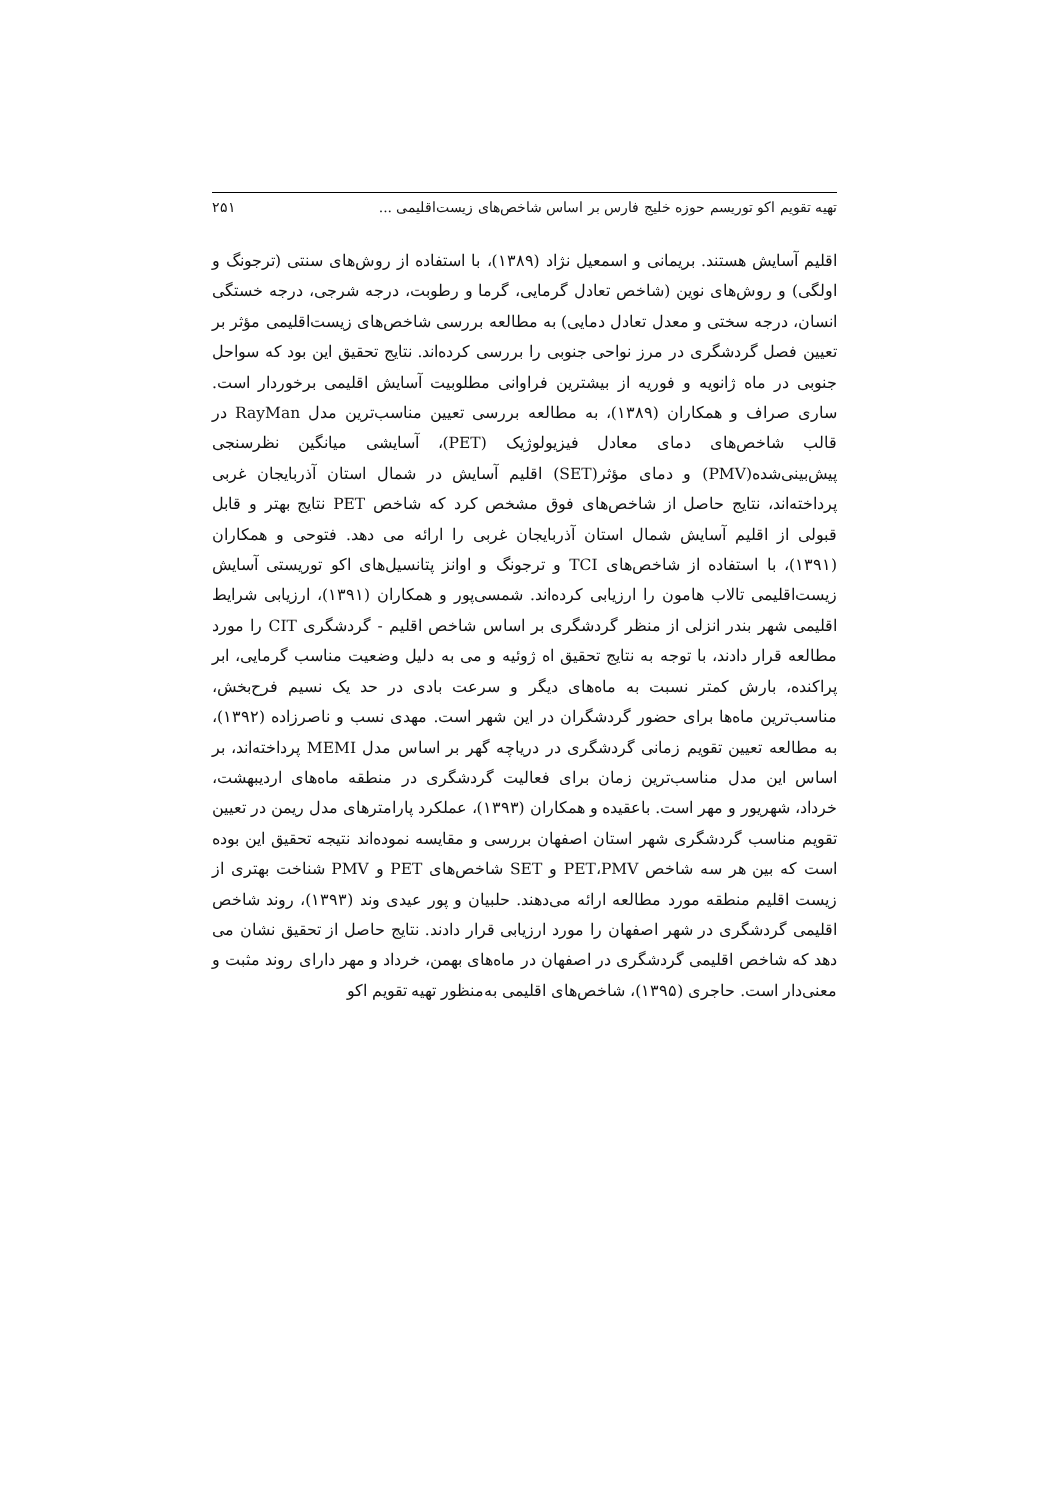تهیه تقویم اکو توریسم حوزه خلیج فارس بر اساس شاخص‌های زیست‌اقلیمی ... ۲۵۱
اقلیم آسایش هستند. بریمانی و اسمعیل نژاد (۱۳۸۹)، با استفاده از روش‌های سنتی (ترجونگ و اولگی) و روش‌های نوین (شاخص تعادل گرمایی، گرما و رطوبت، درجه شرجی، درجه خستگی انسان، درجه سختی و معدل تعادل دمایی) به مطالعه بررسی شاخص‌های زیست‌اقلیمی مؤثر بر تعیین فصل گردشگری در مرز نواحی جنوبی را بررسی کرده‌اند. نتایج تحقیق این بود که سواحل جنوبی در ماه ژانویه و فوریه از بیشترین فراوانی مطلوبیت آسایش اقلیمی برخوردار است. ساری صراف و همکاران (۱۳۸۹)، به مطالعه بررسی تعیین مناسب‌ترین مدل RayMan در قالب شاخص‌های دمای معادل فیزیولوژیک (PET)، آسایشی میانگین نظرسنجی پیش‌بینی‌شده(PMV) و دمای مؤثر(SET) اقلیم آسایش در شمال استان آذربایجان غربی پرداخته‌اند، نتایج حاصل از شاخص‌های فوق مشخص کرد که شاخص PET نتایج بهتر و قابل قبولی از اقلیم آسایش شمال استان آذربایجان غربی را ارائه می دهد. فتوحی و همکاران (۱۳۹۱)، با استفاده از شاخص‌های TCI و ترجونگ و اوانز پتانسیل‌های اکو توریستی آسایش زیست‌اقلیمی تالاب هامون را ارزیابی کرده‌اند. شمسی‌پور و همکاران (۱۳۹۱)، ارزیابی شرایط اقلیمی شهر بندر انزلی از منظر گردشگری بر اساس شاخص اقلیم - گردشگری CIT را مورد مطالعه قرار دادند، با توجه به نتایج تحقیق اه ژوئیه و می به دلیل وضعیت مناسب گرمایی، ابر پراکنده، بارش کمتر نسبت به ماه‌های دیگر و سرعت بادی در حد یک نسیم فرح‌بخش، مناسب‌ترین ماه‌ها برای حضور گردشگران در این شهر است. مهدی نسب و ناصرزاده (۱۳۹۲)، به مطالعه تعیین تقویم زمانی گردشگری در دریاچه گهر بر اساس مدل MEMI پرداخته‌اند، بر اساس این مدل مناسب‌ترین زمان برای فعالیت گردشگری در منطقه ماه‌های اردیبهشت، خرداد، شهریور و مهر است. باعقیده و همکاران (۱۳۹۳)، عملکرد پارامترهای مدل ریمن در تعیین تقویم مناسب گردشگری شهر استان اصفهان بررسی و مقایسه نموده‌اند نتیجه تحقیق این بوده است که بین هر سه شاخص PET،PMV و SET شاخص‌های PET و PMV شناخت بهتری از زیست اقلیم منطقه مورد مطالعه ارائه می‌دهند. حلبیان و پور عیدی وند (۱۳۹۳)، روند شاخص اقلیمی گردشگری در شهر اصفهان را مورد ارزیابی قرار دادند. نتایج حاصل از تحقیق نشان می دهد که شاخص اقلیمی گردشگری در اصفهان در ماه‌های بهمن، خرداد و مهر دارای روند مثبت و معنی‌دار است. حاجری (۱۳۹۵)، شاخص‌های اقلیمی به‌منظور تهیه تقویم اکو